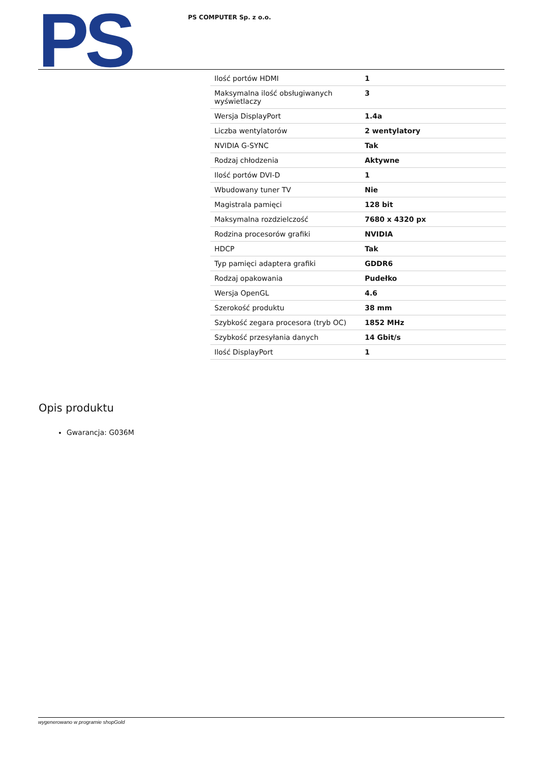PS
PS COMPUTER Sp. z o.o.
| Ilość portów HDMI | 1 |
| Maksymalna ilość obsługiwanych wyświetlaczy | 3 |
| Wersja DisplayPort | 1.4a |
| Liczba wentylatorów | 2 wentylatory |
| NVIDIA G-SYNC | Tak |
| Rodzaj chłodzenia | Aktywne |
| Ilość portów DVI-D | 1 |
| Wbudowany tuner TV | Nie |
| Magistrala pamięci | 128 bit |
| Maksymalna rozdzielczość | 7680 x 4320 px |
| Rodzina procesorów grafiki | NVIDIA |
| HDCP | Tak |
| Typ pamięci adaptera grafiki | GDDR6 |
| Rodzaj opakowania | Pudełko |
| Wersja OpenGL | 4.6 |
| Szerokość produktu | 38 mm |
| Szybkość zegara procesora (tryb OC) | 1852 MHz |
| Szybkość przesyłania danych | 14 Gbit/s |
| Ilość DisplayPort | 1 |
Opis produktu
Gwarancja: G036M
wygenerowano w programie shopGold